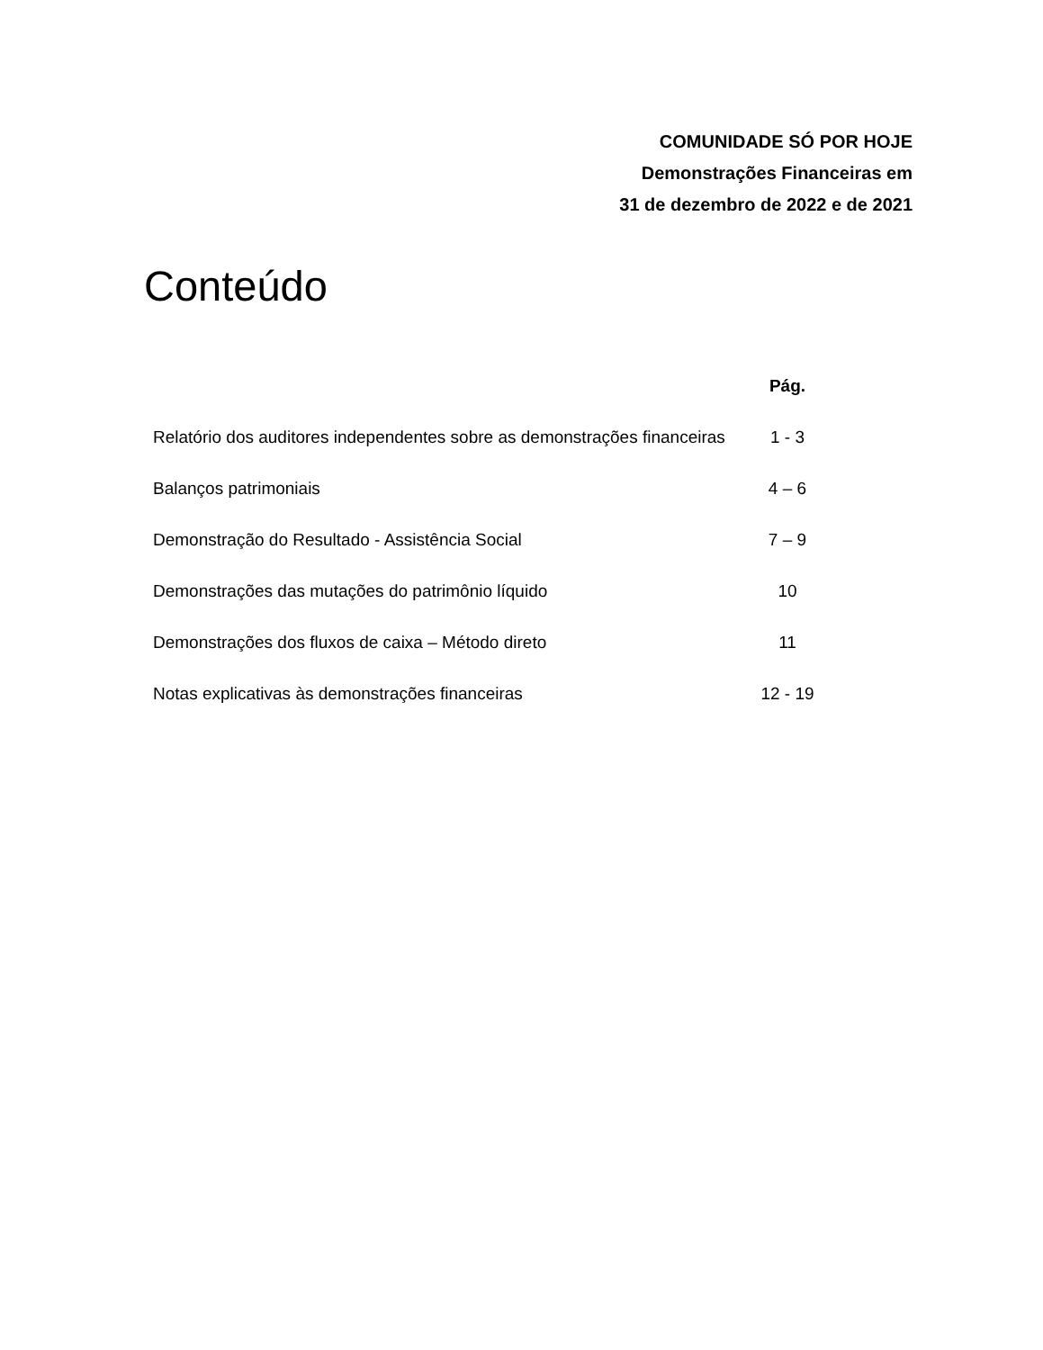COMUNIDADE SÓ POR HOJE
Demonstrações Financeiras em
31 de dezembro de 2022 e de 2021
Conteúdo
| | Pág. |
| --- | --- |
| Relatório dos auditores independentes sobre as demonstrações financeiras | 1 - 3 |
| Balanços patrimoniais | 4 – 6 |
| Demonstração do Resultado - Assistência Social | 7 – 9 |
| Demonstrações das mutações do patrimônio líquido | 10 |
| Demonstrações dos fluxos de caixa – Método direto | 11 |
| Notas explicativas às demonstrações financeiras | 12 - 19 |